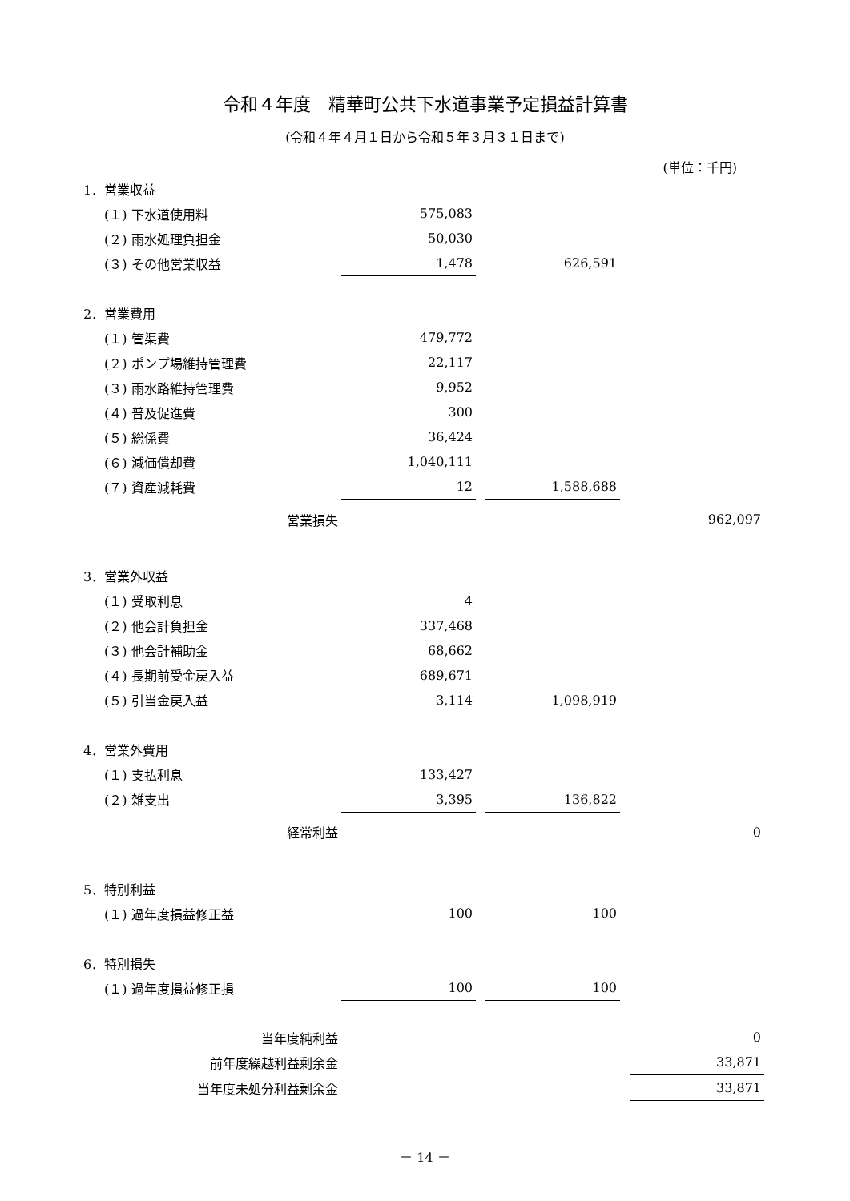令和４年度　精華町公共下水道事業予定損益計算書
(令和４年４月１日から令和５年３月３１日まで)
(単位：千円)
| 1．営業収益 | | | | | |
| (１) 下水道使用料 | 575,083 | | | | |
| (２) 雨水処理負担金 | 50,030 | | | | |
| (３) その他営業収益 | 1,478 | | 626,591 | | |
| 2．営業費用 | | | | | |
| (１) 管渠費 | 479,772 | | | | |
| (２) ポンプ場維持管理費 | 22,117 | | | | |
| (３) 雨水路維持管理費 | 9,952 | | | | |
| (４) 普及促進費 | 300 | | | | |
| (５) 総係費 | 36,424 | | | | |
| (６) 減価償却費 | 1,040,111 | | | | |
| (７) 資産減耗費 | 12 | | 1,588,688 | | |
| 営業損失 | | | | | 962,097 |
| 3．営業外収益 | | | | | |
| (１) 受取利息 | 4 | | | | |
| (２) 他会計負担金 | 337,468 | | | | |
| (３) 他会計補助金 | 68,662 | | | | |
| (４) 長期前受金戻入益 | 689,671 | | | | |
| (５) 引当金戻入益 | 3,114 | | 1,098,919 | | |
| 4．営業外費用 | | | | | |
| (１) 支払利息 | 133,427 | | | | |
| (２) 雑支出 | 3,395 | | 136,822 | | |
| 経常利益 | | | | | 0 |
| 5．特別利益 | | | | | |
| (１) 過年度損益修正益 | 100 | | 100 | | |
| 6．特別損失 | | | | | |
| (１) 過年度損益修正損 | 100 | | 100 | | |
| 当年度純利益 | | | | | 0 |
| 前年度繰越利益剰余金 | | | | | 33,871 |
| 当年度未処分利益剰余金 | | | | | 33,871 |
－ 14 －